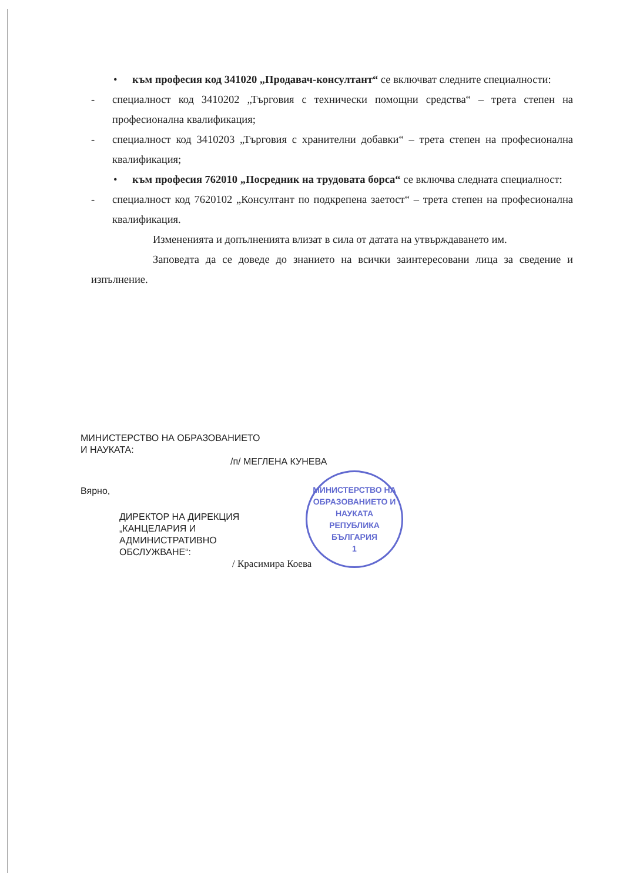• към професия код 341020 „Продавач-консултант“ се включват следните специалности:
- специалност код 3410202 „Търговия с технически помощни средства“ – трета степен на професионална квалификация;
- специалност код 3410203 „Търговия с хранителни добавки“ – трета степен на професионална квалификация;
• към професия 762010 „Посредник на трудовата борса“ се включва следната специалност:
- специалност код 7620102 „Консултант по подкрепена заетост“ – трета степен на професионална квалификация.
Измененията и допълненията влизат в сила от датата на утвърждаването им.
Заповедта да се доведе до знанието на всички заинтересовани лица за сведение и изпълнение.
МИНИСТЕРСТВО НА ОБРАЗОВАНИЕТО
И НАУКАТА:
/п/ МЕГЛЕНА КУНЕВА
Вярно,
ДИРЕКТОР НА ДИРЕКЦИЯ
„КАНЦЕЛАРИЯ И
АДМИНИСТРАТИВНО
ОБСЛУЖВАНЕ“:
/ Красимира Коева
МИНИСТЕРСТВО НА ОБРАЗОВАНИЕТО И НАУКАТА
РЕПУБЛИКА
БЪЛГАРИЯ
1